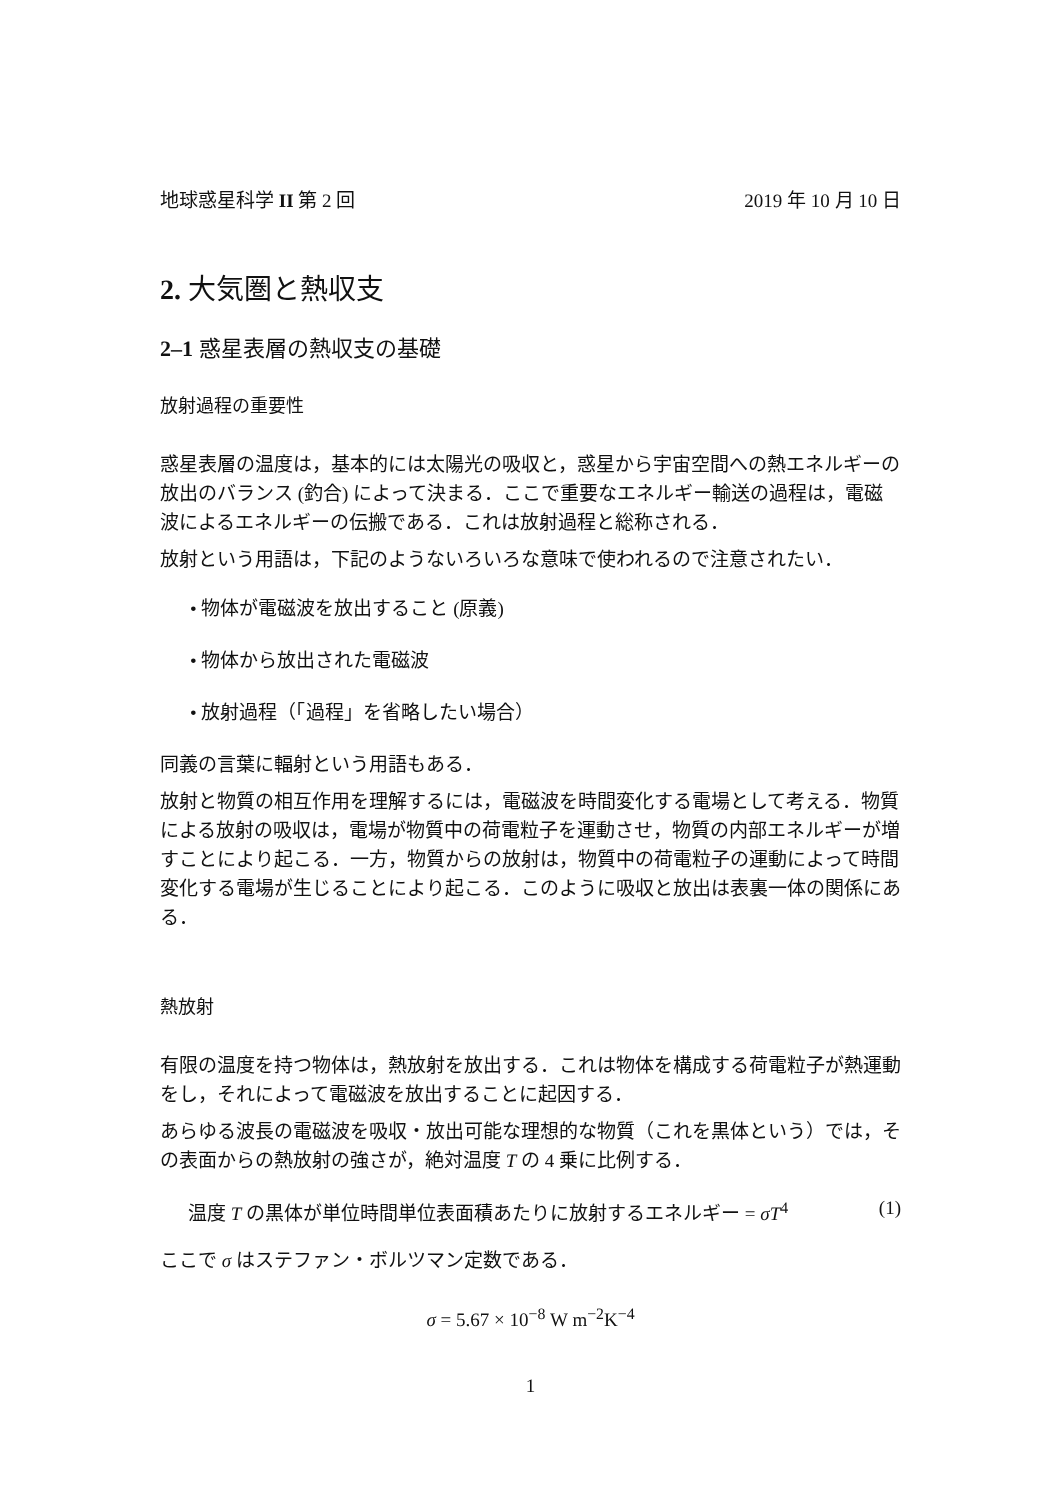地球惑星科学 II 第 2 回 2019 年 10 月 10 日
2. 大気圏と熱収支
2–1 惑星表層の熱収支の基礎
放射過程の重要性
惑星表層の温度は，基本的には太陽光の吸収と，惑星から宇宙空間への熱エネルギーの放出のバランス (釣合) によって決まる．ここで重要なエネルギー輸送の過程は，電磁波によるエネルギーの伝搬である．これは放射過程と総称される．
放射という用語は，下記のようないろいろな意味で使われるので注意されたい．
• 物体が電磁波を放出すること (原義)
• 物体から放出された電磁波
• 放射過程（「過程」を省略したい場合）
同義の言葉に輻射という用語もある．
放射と物質の相互作用を理解するには，電磁波を時間変化する電場として考える．物質による放射の吸収は，電場が物質中の荷電粒子を運動させ，物質の内部エネルギーが増すことにより起こる．一方，物質からの放射は，物質中の荷電粒子の運動によって時間変化する電場が生じることにより起こる．このように吸収と放出は表裏一体の関係にある．
熱放射
有限の温度を持つ物体は，熱放射を放出する．これは物体を構成する荷電粒子が熱運動をし，それによって電磁波を放出することに起因する．
あらゆる波長の電磁波を吸収・放出可能な理想的な物質（これを黒体という）では，その表面からの熱放射の強さが，絶対温度 T の 4 乗に比例する．
温度 T の黒体が単位時間単位表面積あたりに放射するエネルギー = σT<sup>4</sup> (1)
ここで σ はステファン・ボルツマン定数である．
σ = 5.67 × 10<sup>−8</sup> W m<sup>−2</sup>K<sup>−4</sup>
1